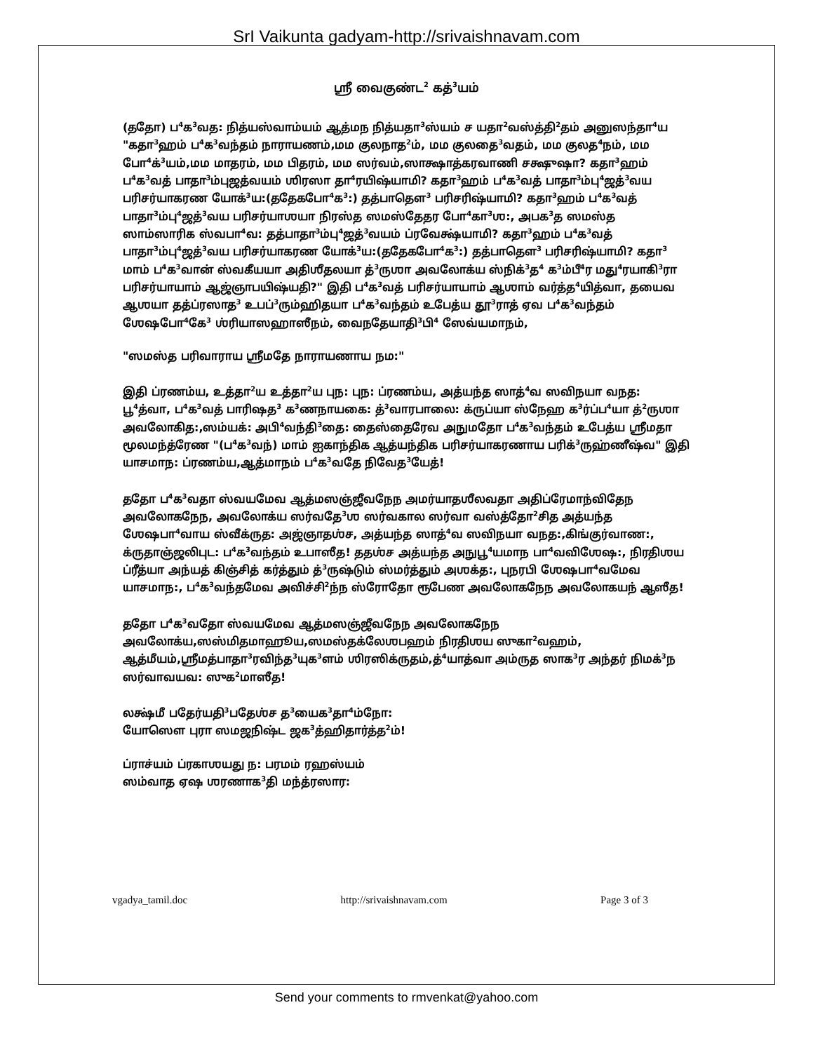SrI Vaikunta gadyam-http://srivaishnavam.com
ஸ்ரீ வைகுண்ட<sup>2</sup> கத்<sup>3</sup>யம்
(ததோ) ப<sup>4</sup>க<sup>3</sup>வத: நித்யஸ்வாம்யம் ஆத்மந நித்யதா<sup>3</sup>ஸ்யம் ச யதா<sup>2</sup>வஸ்த்தி<sup>2</sup>தம் அனுஸந்தா<sup>4</sup>ய "கதா<sup>3</sup>ஹம் ப<sup>4</sup>க<sup>3</sup>வந்தம் நாராயணம்,மம குலநாத<sup>2</sup>ம், மம குலதை<sup>3</sup>வதம், மம குலத<sup>4</sup>நம், மம போ<sup>4</sup>க்<sup>3</sup>யம்,மம மாதரம், மம பிதரம், மம ஸர்வம்,ஸாக்ஷாத்கரவாணி சக்ஷுஷா? கதா<sup>3</sup>ஹம் ப<sup>4</sup>க<sup>3</sup>வத் பாதா<sup>3</sup>ம்புஜத்வயம் ஶிரஸா தா<sup>4</sup>ரயிஷ்யாமி? கதா<sup>3</sup>ஹம் ப<sup>4</sup>க<sup>3</sup>வத் பாதா<sup>3</sup>ம்பு<sup>4</sup>ஜத்<sup>3</sup>வய பரிசர்யாகரண யோக்<sup>3</sup>ய:(ததேகபோ<sup>4</sup>க<sup>3</sup>:) தத்பாதௌ<sup>3</sup> பரிசரிஷ்யாமி? கதா<sup>3</sup>ஹம் ப<sup>4</sup>க<sup>3</sup>வத் பாதா<sup>3</sup>ம்பு<sup>4</sup>ஜத்<sup>3</sup>வய பரிசர்யாஶயா நிரஸ்த ஸமஸ்தேதர போ<sup>4</sup>கா<sup>3</sup>ஶ:, அபக<sup>3</sup>த ஸமஸ்த ஸாம்ஸாரிக ஸ்வபா<sup>4</sup>வ: தத்பாதா<sup>3</sup>ம்பு<sup>4</sup>ஜத்<sup>3</sup>வயம் ப்ரவேக்ஷ்யாமி? கதா<sup>3</sup>ஹம் ப<sup>4</sup>க<sup>3</sup>வத் பாதா<sup>3</sup>ம்பு<sup>4</sup>ஜத்<sup>3</sup>வய பரிசர்யாகரண யோக்<sup>3</sup>ய:(ததேகபோ<sup>4</sup>க<sup>3</sup>:) தத்பாதௌ<sup>3</sup> பரிசரிஷ்யாமி? கதா<sup>3</sup> மாம் ப<sup>4</sup>க<sup>3</sup>வான் ஸ்வகீயயா அதிஶீதலயா த்<sup>3</sup>ருஶா அவலோக்ய ஸ்நிக்<sup>3</sup>த<sup>4</sup> க<sup>3</sup>ம்பீ<sup>4</sup>ர மது<sup>4</sup>ரயாகி<sup>3</sup>ரா பரிசர்யாயாம் ஆஜ்ஞாபயிஷ்யதி?" இதி ப<sup>4</sup>க<sup>3</sup>வத் பரிசர்யாயாம் ஆஶாம் வர்த்த<sup>4</sup>யித்வா, தயைவ ஆஶயா தத்ப்ரஸாத<sup>3</sup> உபப்<sup>3</sup>ரும்ஹிதயா ப<sup>4</sup>க<sup>3</sup>வந்தம் உபேத்ய தூ<sup>3</sup>ராத் ஏவ ப<sup>4</sup>க<sup>3</sup>வந்தம் ஶேஷபோ<sup>4</sup>கே<sup>3</sup> ஶ்ரியாஸஹாஸீநம், வைநதேயாதி<sup>3</sup>பி<sup>4</sup> ஸேவ்யமாநம்,
"ஸமஸ்த பரிவாராய ஸ்ரீமதே நாராயணாய நம:"
இதி ப்ரணம்ய, உத்தா<sup>2</sup>ய உத்தா<sup>2</sup>ய புந: புந: ப்ரணம்ய, அத்யந்த ஸாத்<sup>4</sup>வ ஸவிநயா வநத: பூ<sup>4</sup>த்வா, ப<sup>4</sup>க<sup>3</sup>வத் பாரிஷத<sup>3</sup> க<sup>3</sup>ணநாயகை: த்<sup>3</sup>வாரபாலை: க்ருப்யா ஸ்நேஹ க<sup>3</sup>ர்ப்ப<sup>4</sup>யா த்<sup>2</sup>ருஶா அவலோகித:,ஸம்யக்: அபி<sup>4</sup>வந்தி<sup>3</sup>தை: தைஸ்தைரேவ அநுமதோ ப<sup>4</sup>க<sup>3</sup>வந்தம் உபேத்ய ஸ்ரீமதா மூலமந்த்ரேண "(ப<sup>4</sup>க<sup>3</sup>வந்) மாம் ஐகாந்திக ஆத்யந்திக பரிசர்யாகரணாய பரிக்<sup>3</sup>ருஹ்ணீஷ்வ" இதி யாசமாந: ப்ரணம்ய,ஆத்மாநம் ப<sup>4</sup>க<sup>3</sup>வதே நிவேத<sup>3</sup>யேத்!
ததோ ப<sup>4</sup>க<sup>3</sup>வதா ஸ்வயமேவ ஆத்மஸஞ்ஜீவநேந அமர்யாதஶீலவதா அதிப்ரேமாந்விதேந அவலோகநேந, அவலோக்ய ஸர்வதே<sup>3</sup>ஶ ஸர்வகால ஸர்வா வஸ்த்தோ<sup>2</sup>சித அத்யந்த ஶேஷபா<sup>4</sup>வாய ஸ்வீக்ருத: அஜ்ஞாதஶ்ச, அத்யந்த ஸாத்<sup>4</sup>வ ஸவிநயா வநத:,கிங்குர்வாண:, க்ருதாஞ்ஜலிபுட: ப<sup>4</sup>க<sup>3</sup>வந்தம் உபாஸீத! ததஶ்ச அத்யந்த அநுபூ<sup>4</sup>யமாந பா<sup>4</sup>வவிஶேஷ:, நிரதிஶய ப்ரீத்யா அந்யத் கிஞ்சித் கர்த்தும் த்<sup>3</sup>ருஷ்டும் ஸ்மர்த்தும் அஶக்த:, புநரபி ஶேஷபா<sup>4</sup>வமேவ யாசமாந:, ப<sup>4</sup>க<sup>3</sup>வந்தமேவ அவிச்சி<sup>2</sup>ந்ந ஸ்ரோதோ ரூபேண அவலோகநேந அவலோகயந் ஆஸீத!
ததோ ப<sup>4</sup>க<sup>3</sup>வதோ ஸ்வயமேவ ஆத்மஸஞ்ஜீவநேந அவலோகநேந அவலோக்ய,ஸஸ்மிதமாஹூய,ஸமஸ்தக்லேஶபஹம் நிரதிஶய ஸுகா<sup>2</sup>வஹம், ஆத்மீயம்,ஸ்ரீமத்பாதா<sup>3</sup>ரவிந்த<sup>3</sup>யுக<sup>3</sup>ளம் ஶிரஸிக்ருதம்,த்<sup>4</sup>யாத்வா அம்ருத ஸாக<sup>3</sup>ர அந்தர் நிமக்<sup>3</sup>ந ஸர்வாவயவ: ஸுக<sup>2</sup>மாஸீத!
லக்ஷ்மீ பதேர்யதி<sup>3</sup>பதேஶ்ச த<sup>3</sup>யைக<sup>3</sup>தா<sup>4</sup>ம்நோ:
யோஸௌ புரா ஸமஜநிஷ்ட ஜக<sup>3</sup>த்ஹிதார்த்த<sup>2</sup>ம்!
ப்ராச்யம் ப்ரகாஶயது ந: பரமம் ரஹஸ்யம்
ஸம்வாத ஏஷ ஶரணாக<sup>3</sup>தி மந்த்ரஸார:
vgadya_tamil.doc http://srivaishnavam.com Page 3 of 3
Send your comments to rmvenkat@yahoo.com